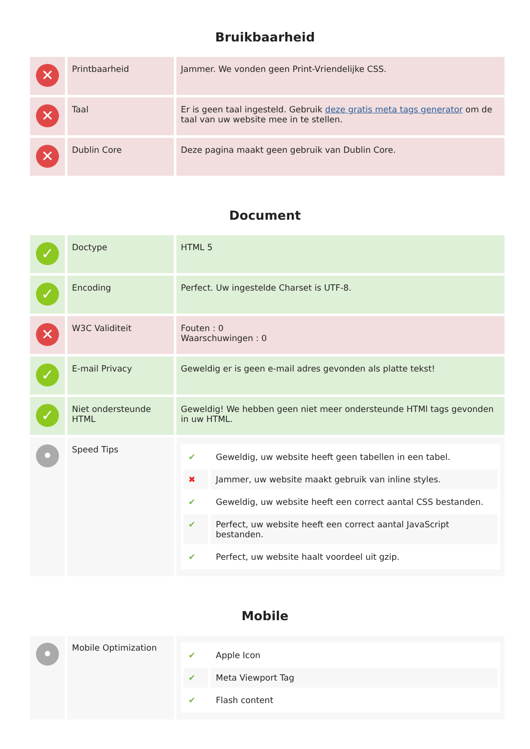Bruikbaarheid
| ✕ | Printbaarheid | Jammer. We vonden geen Print-Vriendelijke CSS. |
| ✕ | Taal | Er is geen taal ingesteld. Gebruik deze gratis meta tags generator om de taal van uw website mee in te stellen. |
| ✕ | Dublin Core | Deze pagina maakt geen gebruik van Dublin Core. |
Document
| ✓ | Doctype | HTML 5 |
| ✓ | Encoding | Perfect. Uw ingestelde Charset is UTF-8. |
| ✕ | W3C Validiteit | Fouten : 0 Waarschuwingen : 0 |
| ✓ | E-mail Privacy | Geweldig er is geen e-mail adres gevonden als platte tekst! |
| ✓ | Niet ondersteunde HTML | Geweldig! We hebben geen niet meer ondersteunde HTMl tags gevonden in uw HTML. |
| • | Speed Tips | / ✔ / Geweldig, uw website heeft geen tabellen in een tabel. / / ✖ / Jammer, uw website maakt gebruik van inline styles. / / ✔ / Geweldig, uw website heeft een correct aantal CSS bestanden. / / ✔ / Perfect, uw website heeft een correct aantal JavaScript bestanden. / / ✔ / Perfect, uw website haalt voordeel uit gzip. / |
Mobile
| • | Mobile Optimization | / ✔ / Apple Icon / / ✔ / Meta Viewport Tag / / ✔ / Flash content / |